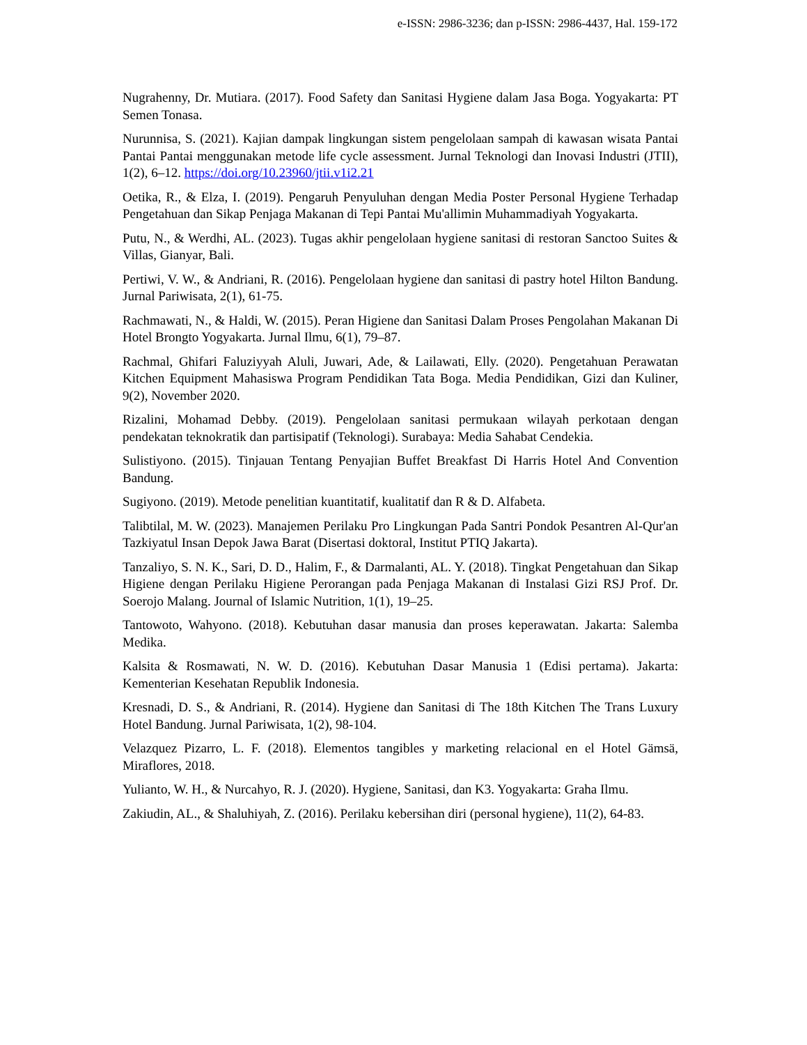e-ISSN: 2986-3236; dan p-ISSN: 2986-4437, Hal. 159-172
Nugrahenny, Dr. Mutiara. (2017). Food Safety dan Sanitasi Hygiene dalam Jasa Boga. Yogyakarta: PT Semen Tonasa.
Nurunnisa, S. (2021). Kajian dampak lingkungan sistem pengelolaan sampah di kawasan wisata Pantai Pantai Pantai menggunakan metode life cycle assessment. Jurnal Teknologi dan Inovasi Industri (JTII), 1(2), 6–12. https://doi.org/10.23960/jtii.v1i2.21
Oetika, R., & Elza, I. (2019). Pengaruh Penyuluhan dengan Media Poster Personal Hygiene Terhadap Pengetahuan dan Sikap Penjaga Makanan di Tepi Pantai Mu'allimin Muhammadiyah Yogyakarta.
Putu, N., & Werdhi, AL. (2023). Tugas akhir pengelolaan hygiene sanitasi di restoran Sanctoo Suites & Villas, Gianyar, Bali.
Pertiwi, V. W., & Andriani, R. (2016). Pengelolaan hygiene dan sanitasi di pastry hotel Hilton Bandung. Jurnal Pariwisata, 2(1), 61-75.
Rachmawati, N., & Haldi, W. (2015). Peran Higiene dan Sanitasi Dalam Proses Pengolahan Makanan Di Hotel Brongto Yogyakarta. Jurnal Ilmu, 6(1), 79–87.
Rachmal, Ghifari Faluziyyah Aluli, Juwari, Ade, & Lailawati, Elly. (2020). Pengetahuan Perawatan Kitchen Equipment Mahasiswa Program Pendidikan Tata Boga. Media Pendidikan, Gizi dan Kuliner, 9(2), November 2020.
Rizalini, Mohamad Debby. (2019). Pengelolaan sanitasi permukaan wilayah perkotaan dengan pendekatan teknokratik dan partisipatif (Teknologi). Surabaya: Media Sahabat Cendekia.
Sulistiyono. (2015). Tinjauan Tentang Penyajian Buffet Breakfast Di Harris Hotel And Convention Bandung.
Sugiyono. (2019). Metode penelitian kuantitatif, kualitatif dan R & D. Alfabeta.
Talibtilal, M. W. (2023). Manajemen Perilaku Pro Lingkungan Pada Santri Pondok Pesantren Al-Qur'an Tazkiyatul Insan Depok Jawa Barat (Disertasi doktoral, Institut PTIQ Jakarta).
Tanzaliyo, S. N. K., Sari, D. D., Halim, F., & Darmalanti, AL. Y. (2018). Tingkat Pengetahuan dan Sikap Higiene dengan Perilaku Higiene Perorangan pada Penjaga Makanan di Instalasi Gizi RSJ Prof. Dr. Soerojo Malang. Journal of Islamic Nutrition, 1(1), 19–25.
Tantowoto, Wahyono. (2018). Kebutuhan dasar manusia dan proses keperawatan. Jakarta: Salemba Medika.
Kalsita & Rosmawati, N. W. D. (2016). Kebutuhan Dasar Manusia 1 (Edisi pertama). Jakarta: Kementerian Kesehatan Republik Indonesia.
Kresnadi, D. S., & Andriani, R. (2014). Hygiene dan Sanitasi di The 18th Kitchen The Trans Luxury Hotel Bandung. Jurnal Pariwisata, 1(2), 98-104.
Velazquez Pizarro, L. F. (2018). Elementos tangibles y marketing relacional en el Hotel Gämsä, Miraflores, 2018.
Yulianto, W. H., & Nurcahyo, R. J. (2020). Hygiene, Sanitasi, dan K3. Yogyakarta: Graha Ilmu.
Zakiudin, AL., & Shaluhiyah, Z. (2016). Perilaku kebersihan diri (personal hygiene), 11(2), 64-83.